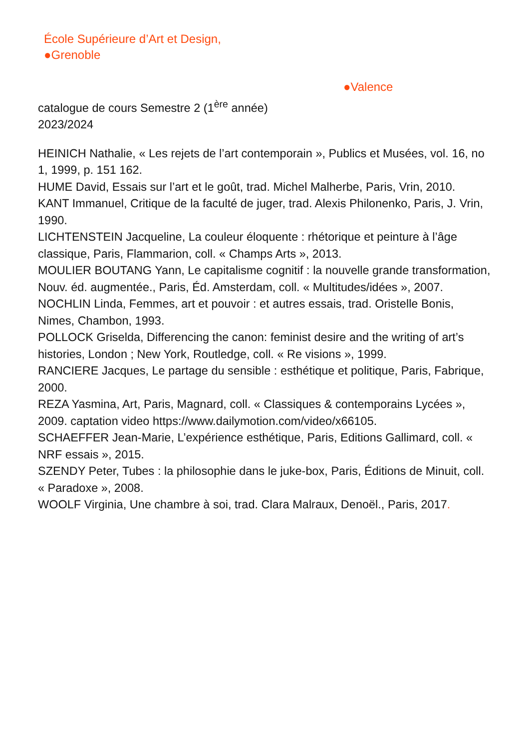École Supérieure d’Art et Design,
●Grenoble
●Valence
catalogue de cours Semestre 2 (1<sup>ère</sup> année)
2023/2024
HEINICH Nathalie, « Les rejets de l’art contemporain », Publics et Musées, vol. 16, no 1, 1999, p. 151 162.
HUME David, Essais sur l’art et le goût, trad. Michel Malherbe, Paris, Vrin, 2010.
KANT Immanuel, Critique de la faculté de juger, trad. Alexis Philonenko, Paris, J. Vrin, 1990.
LICHTENSTEIN Jacqueline, La couleur éloquente : rhétorique et peinture à l’âge classique, Paris, Flammarion, coll. « Champs Arts », 2013.
MOULIER BOUTANG Yann, Le capitalisme cognitif : la nouvelle grande transformation, Nouv. éd. augmentée., Paris, Éd. Amsterdam, coll. « Multitudes/idées », 2007.
NOCHLIN Linda, Femmes, art et pouvoir : et autres essais, trad. Oristelle Bonis, Nimes, Chambon, 1993.
POLLOCK Griselda, Differencing the canon: feminist desire and the writing of art’s histories, London ; New York, Routledge, coll. « Re visions », 1999.
RANCIERE Jacques, Le partage du sensible : esthétique et politique, Paris, Fabrique, 2000.
REZA Yasmina, Art, Paris, Magnard, coll. « Classiques & contemporains Lycées », 2009. captation video https://www.dailymotion.com/video/x66105.
SCHAEFFER Jean-Marie, L’expérience esthétique, Paris, Editions Gallimard, coll. « NRF essais », 2015.
SZENDY Peter, Tubes : la philosophie dans le juke-box, Paris, Éditions de Minuit, coll. « Paradoxe », 2008.
WOOLF Virginia, Une chambre à soi, trad. Clara Malraux, Denoël., Paris, 2017.